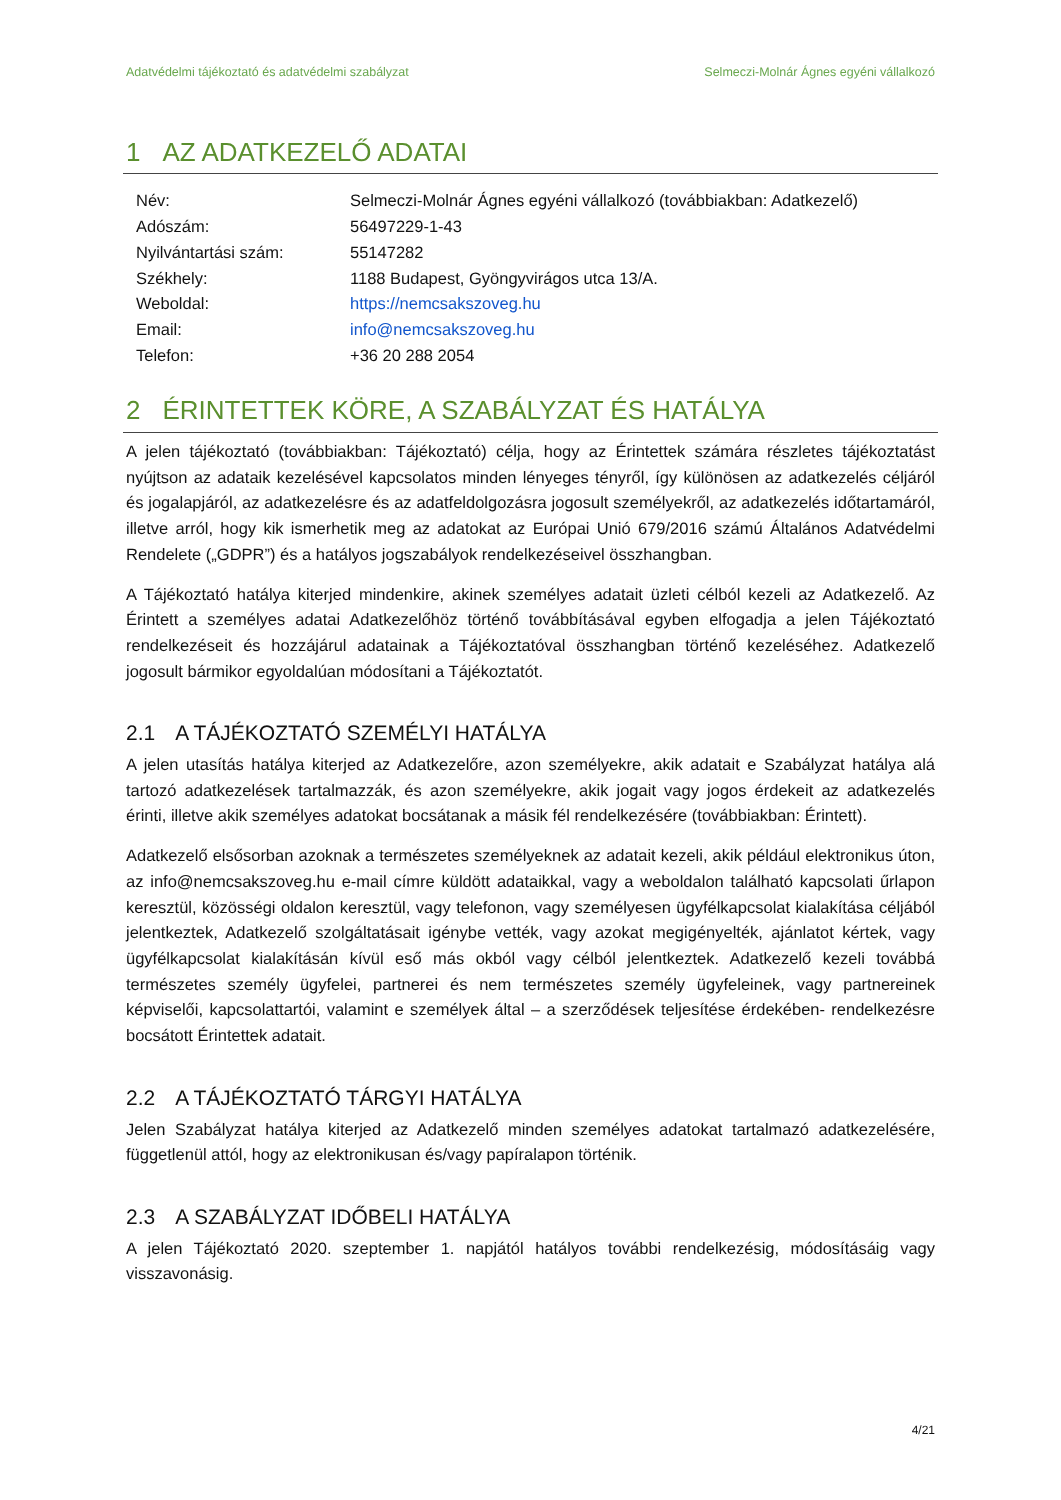Adatvédelmi tájékoztató és adatvédelmi szabályzat Selmeczi-Molnár Ágnes egyéni vállalkozó
1 AZ ADATKEZELŐ ADATAI
| Név: | Selmeczi-Molnár Ágnes egyéni vállalkozó (továbbiakban: Adatkezelő) |
| Adószám: | 56497229-1-43 |
| Nyilvántartási szám: | 55147282 |
| Székhely: | 1188 Budapest, Gyöngyvirágos utca 13/A. |
| Weboldal: | https://nemcsakszoveg.hu |
| Email: | info@nemcsakszoveg.hu |
| Telefon: | +36 20 288 2054 |
2 ÉRINTETTEK KÖRE, A SZABÁLYZAT ÉS HATÁLYA
A jelen tájékoztató (továbbiakban: Tájékoztató) célja, hogy az Érintettek számára részletes tájékoztatást nyújtson az adataik kezelésével kapcsolatos minden lényeges tényről, így különösen az adatkezelés céljáról és jogalapjáról, az adatkezelésre és az adatfeldolgozásra jogosult személyekről, az adatkezelés időtartamáról, illetve arról, hogy kik ismerhetik meg az adatokat az Európai Unió 679/2016 számú Általános Adatvédelmi Rendelete („GDPR”) és a hatályos jogszabályok rendelkezéseivel összhangban.
A Tájékoztató hatálya kiterjed mindenkire, akinek személyes adatait üzleti célból kezeli az Adatkezelő. Az Érintett a személyes adatai Adatkezelőhöz történő továbbításával egyben elfogadja a jelen Tájékoztató rendelkezéseit és hozzájárul adatainak a Tájékoztatóval összhangban történő kezeléséhez. Adatkezelő jogosult bármikor egyoldalúan módosítani a Tájékoztatót.
2.1 A TÁJÉKOZTATÓ SZEMÉLYI HATÁLYA
A jelen utasítás hatálya kiterjed az Adatkezelőre, azon személyekre, akik adatait e Szabályzat hatálya alá tartozó adatkezelések tartalmazzák, és azon személyekre, akik jogait vagy jogos érdekeit az adatkezelés érinti, illetve akik személyes adatokat bocsátanak a másik fél rendelkezésére (továbbiakban: Érintett).
Adatkezelő elsősorban azoknak a természetes személyeknek az adatait kezeli, akik például elektronikus úton, az info@nemcsakszoveg.hu e-mail címre küldött adataikkal, vagy a weboldalon található kapcsolati űrlapon keresztül, közösségi oldalon keresztül, vagy telefonon, vagy személyesen ügyfélkapcsolat kialakítása céljából jelentkeztek, Adatkezelő szolgáltatásait igénybe vették, vagy azokat megigényelték, ajánlatot kértek, vagy ügyfélkapcsolat kialakításán kívül eső más okból vagy célból jelentkeztek. Adatkezelő kezeli továbbá természetes személy ügyfelei, partnerei és nem természetes személy ügyfeleinek, vagy partnereinek képviselői, kapcsolattartói, valamint e személyek által – a szerződések teljesítése érdekében- rendelkezésre bocsátott Érintettek adatait.
2.2 A TÁJÉKOZTATÓ TÁRGYI HATÁLYA
Jelen Szabályzat hatálya kiterjed az Adatkezelő minden személyes adatokat tartalmazó adatkezelésére, függetlenül attól, hogy az elektronikusan és/vagy papíralapon történik.
2.3 A SZABÁLYZAT IDŐBELI HATÁLYA
A jelen Tájékoztató 2020. szeptember 1. napjától hatályos további rendelkezésig, módosításáig vagy visszavonásig.
4/21